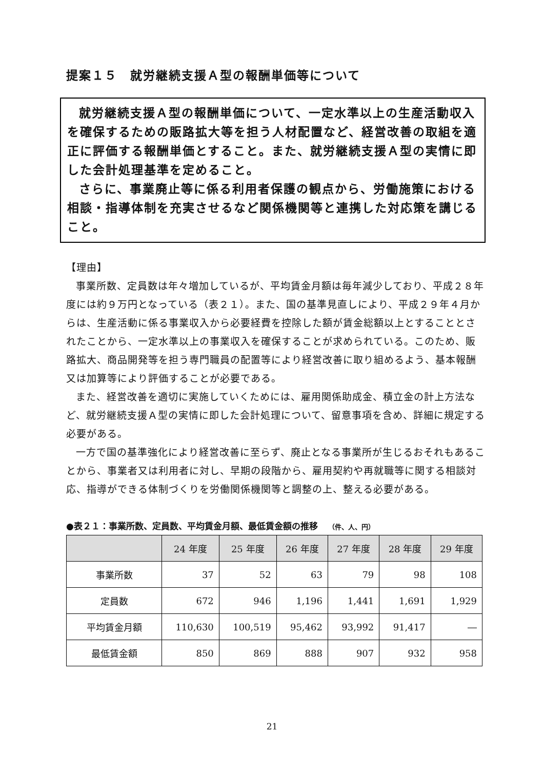提案１５　就労継続支援Ａ型の報酬単価等について
就労継続支援Ａ型の報酬単価について、一定水準以上の生産活動収入を確保するための販路拡大等を担う人材配置など、経営改善の取組を適正に評価する報酬単価とすること。また、就労継続支援Ａ型の実情に即した会計処理基準を定めること。
さらに、事業廃止等に係る利用者保護の観点から、労働施策における相談・指導体制を充実させるなど関係機関等と連携した対応策を講じること。
【理由】
事業所数、定員数は年々増加しているが、平均賃金月額は毎年減少しており、平成２８年度には約９万円となっている（表２１）。また、国の基準見直しにより、平成２９年４月からは、生産活動に係る事業収入から必要経費を控除した額が賃金総額以上とすることとされたことから、一定水準以上の事業収入を確保することが求められている。このため、販路拡大、商品開発等を担う専門職員の配置等により経営改善に取り組めるよう、基本報酬又は加算等により評価することが必要である。
また、経営改善を適切に実施していくためには、雇用関係助成金、積立金の計上方法など、就労継続支援Ａ型の実情に即した会計処理について、留意事項を含め、詳細に規定する必要がある。
一方で国の基準強化により経営改善に至らず、廃止となる事業所が生じるおそれもあることから、事業者又は利用者に対し、早期の段階から、雇用契約や再就職等に関する相談対応、指導ができる体制づくりを労働関係機関等と調整の上、整える必要がある。
●表２１：事業所数、定員数、平均賃金月額、最低賃金額の推移 （件、人、円）
| | 24 年度 | 25 年度 | 26 年度 | 27 年度 | 28 年度 | 29 年度 |
| --- | --- | --- | --- | --- | --- | --- |
| 事業所数 | 37 | 52 | 63 | 79 | 98 | 108 |
| 定員数 | 672 | 946 | 1,196 | 1,441 | 1,691 | 1,929 |
| 平均賃金月額 | 110,630 | 100,519 | 95,462 | 93,992 | 91,417 | ― |
| 最低賃金額 | 850 | 869 | 888 | 907 | 932 | 958 |
21